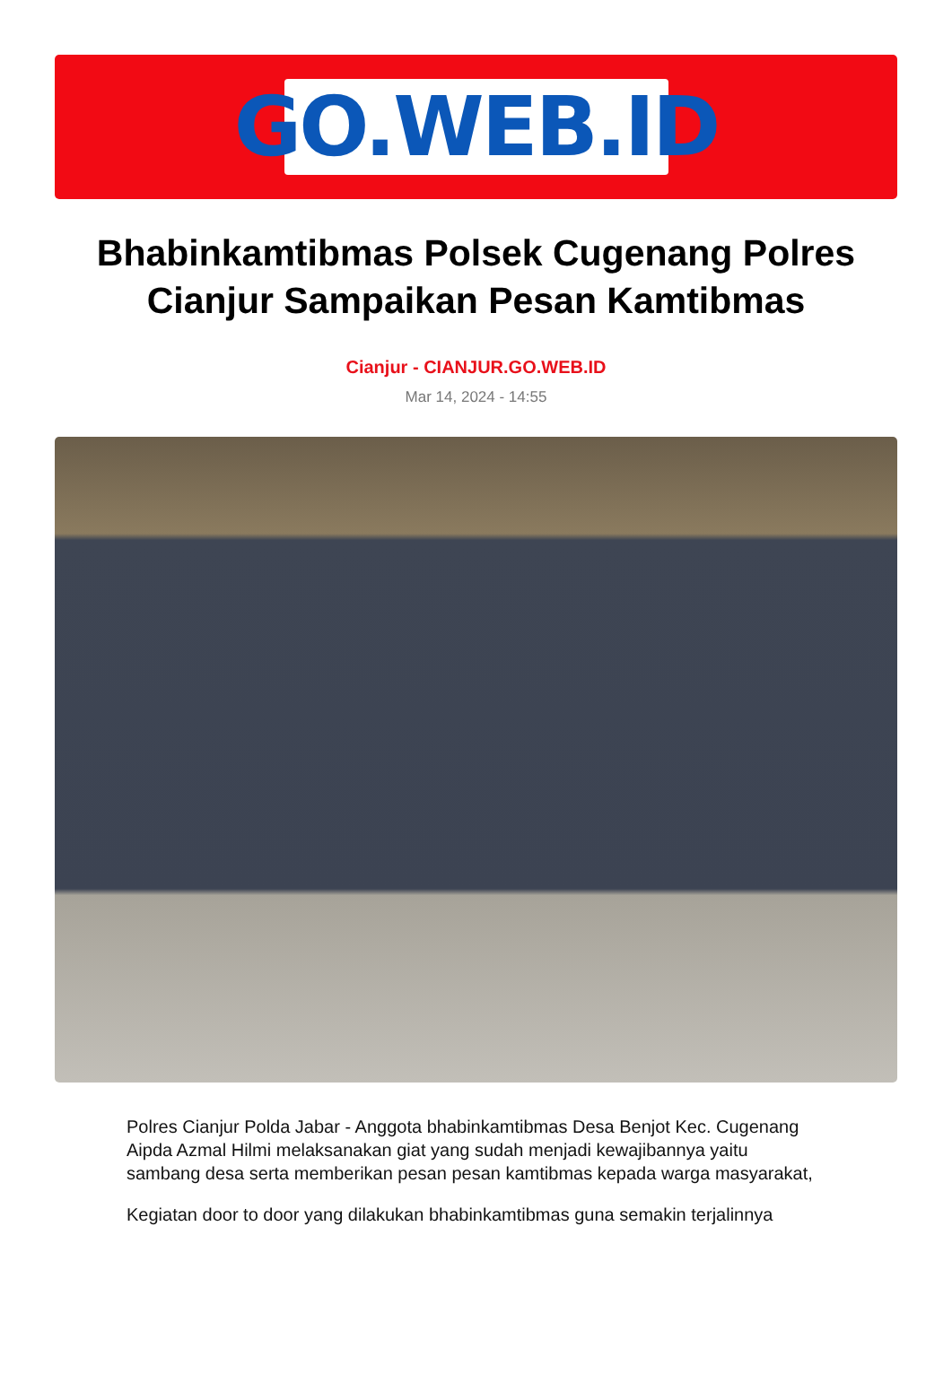GO.WEB.ID
Bhabinkamtibmas Polsek Cugenang Polres Cianjur Sampaikan Pesan Kamtibmas
Cianjur - CIANJUR.GO.WEB.ID
Mar 14, 2024 - 14:55
Polres Cianjur Polda Jabar - Anggota bhabinkamtibmas Desa Benjot Kec. Cugenang Aipda Azmal Hilmi melaksanakan giat yang sudah menjadi kewajibannya yaitu sambang desa serta memberikan pesan pesan kamtibmas kepada warga masyarakat,
Kegiatan door to door yang dilakukan bhabinkamtibmas guna semakin terjalinnya